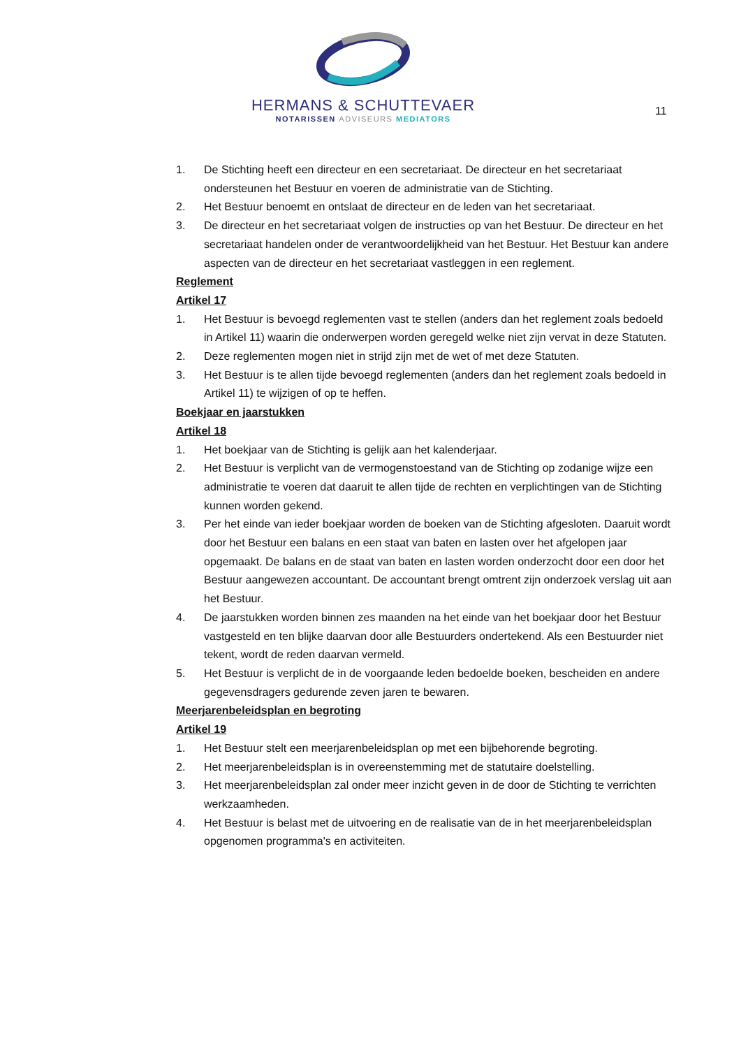HERMANS & SCHUTTEVAER
NOTARISSEN ADVISEURS MEDIATORS
11
1. De Stichting heeft een directeur en een secretariaat. De directeur en het secretariaat ondersteunen het Bestuur en voeren de administratie van de Stichting.
2. Het Bestuur benoemt en ontslaat de directeur en de leden van het secretariaat.
3. De directeur en het secretariaat volgen de instructies op van het Bestuur. De directeur en het secretariaat handelen onder de verantwoordelijkheid van het Bestuur. Het Bestuur kan andere aspecten van de directeur en het secretariaat vastleggen in een reglement.
Reglement
Artikel 17
1. Het Bestuur is bevoegd reglementen vast te stellen (anders dan het reglement zoals bedoeld in Artikel 11) waarin die onderwerpen worden geregeld welke niet zijn vervat in deze Statuten.
2. Deze reglementen mogen niet in strijd zijn met de wet of met deze Statuten.
3. Het Bestuur is te allen tijde bevoegd reglementen (anders dan het reglement zoals bedoeld in Artikel 11) te wijzigen of op te heffen.
Boekjaar en jaarstukken
Artikel 18
1. Het boekjaar van de Stichting is gelijk aan het kalenderjaar.
2. Het Bestuur is verplicht van de vermogenstoestand van de Stichting op zodanige wijze een administratie te voeren dat daaruit te allen tijde de rechten en verplichtingen van de Stichting kunnen worden gekend.
3. Per het einde van ieder boekjaar worden de boeken van de Stichting afgesloten. Daaruit wordt door het Bestuur een balans en een staat van baten en lasten over het afgelopen jaar opgemaakt. De balans en de staat van baten en lasten worden onderzocht door een door het Bestuur aangewezen accountant. De accountant brengt omtrent zijn onderzoek verslag uit aan het Bestuur.
4. De jaarstukken worden binnen zes maanden na het einde van het boekjaar door het Bestuur vastgesteld en ten blijke daarvan door alle Bestuurders ondertekend. Als een Bestuurder niet tekent, wordt de reden daarvan vermeld.
5. Het Bestuur is verplicht de in de voorgaande leden bedoelde boeken, bescheiden en andere gegevensdragers gedurende zeven jaren te bewaren.
Meerjarenbeleidsplan en begroting
Artikel 19
1. Het Bestuur stelt een meerjarenbeleidsplan op met een bijbehorende begroting.
2. Het meerjarenbeleidsplan is in overeenstemming met de statutaire doelstelling.
3. Het meerjarenbeleidsplan zal onder meer inzicht geven in de door de Stichting te verrichten werkzaamheden.
4. Het Bestuur is belast met de uitvoering en de realisatie van de in het meerjarenbeleidsplan opgenomen programma's en activiteiten.